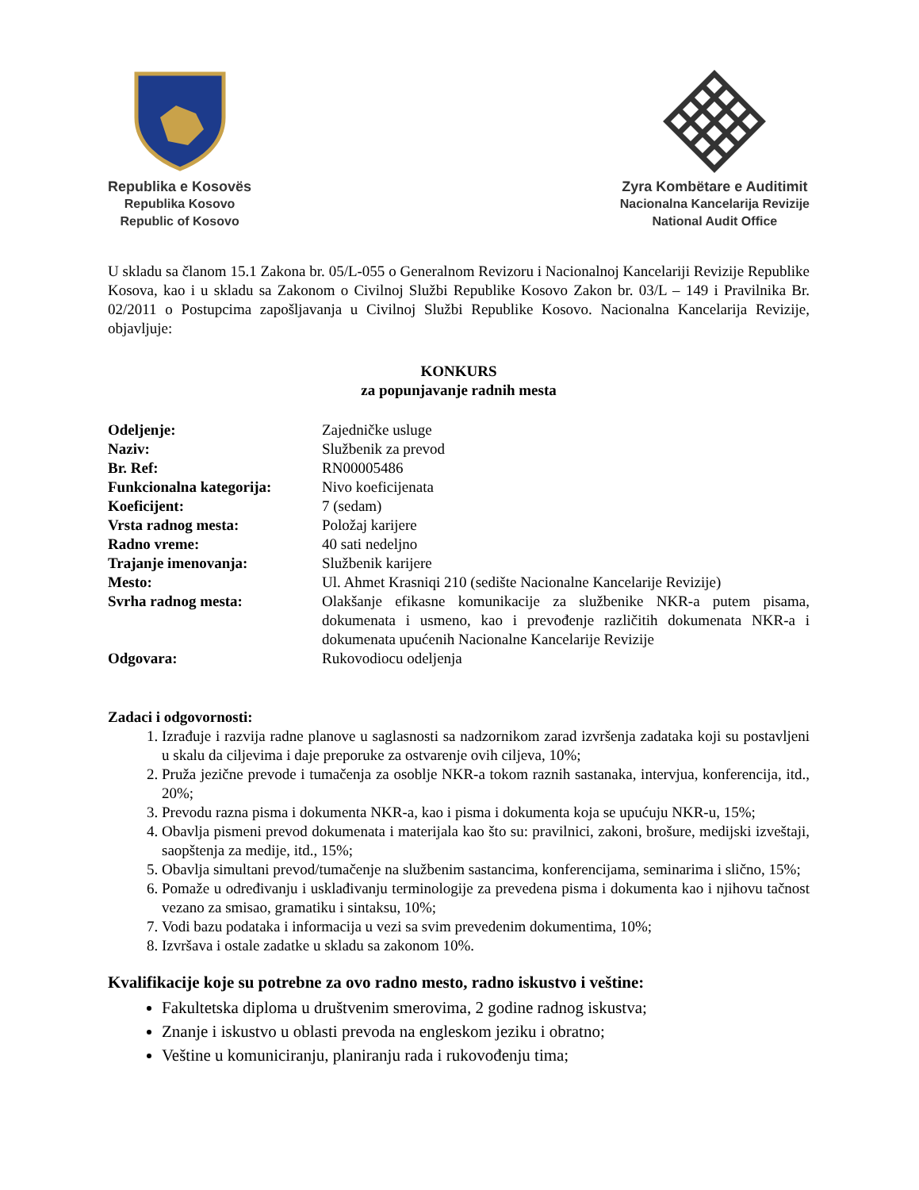Republika e Kosovës
Republika Kosovo
Republic of Kosovo
Zyra Kombëtare e Auditimit
Nacionalna Kancelarija Revizije
National Audit Office
U skladu sa članom 15.1 Zakona br. 05/L-055 o Generalnom Revizoru i Nacionalnoj Kancelariji Revizije Republike Kosova, kao i u skladu sa Zakonom o Civilnoj Službi Republike Kosovo Zakon br. 03/L – 149 i Pravilnika Br. 02/2011 o Postupcima zapošljavanja u Civilnoj Službi Republike Kosovo. Nacionalna Kancelarija Revizije, objavljuje:
KONKURS
za popunjavanje radnih mesta
| Odeljenje: | Zajedničke usluge |
| Naziv: | Službenik za prevod |
| Br. Ref: | RN00005486 |
| Funkcionalna kategorija: | Nivo koeficijenata |
| Koeficijent: | 7 (sedam) |
| Vrsta radnog mesta: | Položaj karijere |
| Radno vreme: | 40 sati nedeljno |
| Trajanje imenovanja: | Službenik karijere |
| Mesto: | Ul. Ahmet Krasniqi 210 (sedište Nacionalne Kancelarije Revizije) |
| Svrha radnog mesta: | Olakšanje efikasne komunikacije za službenike NKR-a putem pisama, dokumenata i usmeno, kao i prevođenje različitih dokumenata NKR-a i dokumenata upućenih Nacionalne Kancelarije Revizije |
| Odgovara: | Rukovodiocu odeljenja |
Zadaci i odgovornosti:
1. Izrađuje i razvija radne planove u saglasnosti sa nadzornikom zarad izvršenja zadataka koji su postavljeni u skalu da ciljevima i daje preporuke za ostvarenje ovih ciljeva, 10%;
2. Pruža jezične prevode i tumačenja za osoblje NKR-a tokom raznih sastanaka, intervjua, konferencija, itd., 20%;
3. Prevodu razna pisma i dokumenta NKR-a, kao i pisma i dokumenta koja se upućuju NKR-u, 15%;
4. Obavlja pismeni prevod dokumenata i materijala kao što su: pravilnici, zakoni, brošure, medijski izveštaji, saopštenja za medije, itd., 15%;
5. Obavlja simultani prevod/tumačenje na službenim sastancima, konferencijama, seminarima i slično, 15%;
6. Pomaže u određivanju i usklađivanju terminologije za prevedena pisma i dokumenta kao i njihovu tačnost vezano za smisao, gramatiku i sintaksu, 10%;
7. Vodi bazu podataka i informacija u vezi sa svim prevedenim dokumentima, 10%;
8. Izvršava i ostale zadatke u skladu sa zakonom 10%.
Kvalifikacije koje su potrebne za ovo radno mesto, radno iskustvo i veštine:
Fakultetska diploma u društvenim smerovima, 2 godine radnog iskustva;
Znanje i iskustvo u oblasti prevoda na engleskom jeziku i obratno;
Veštine u komuniciranju, planiranju rada i rukovođenju tima;